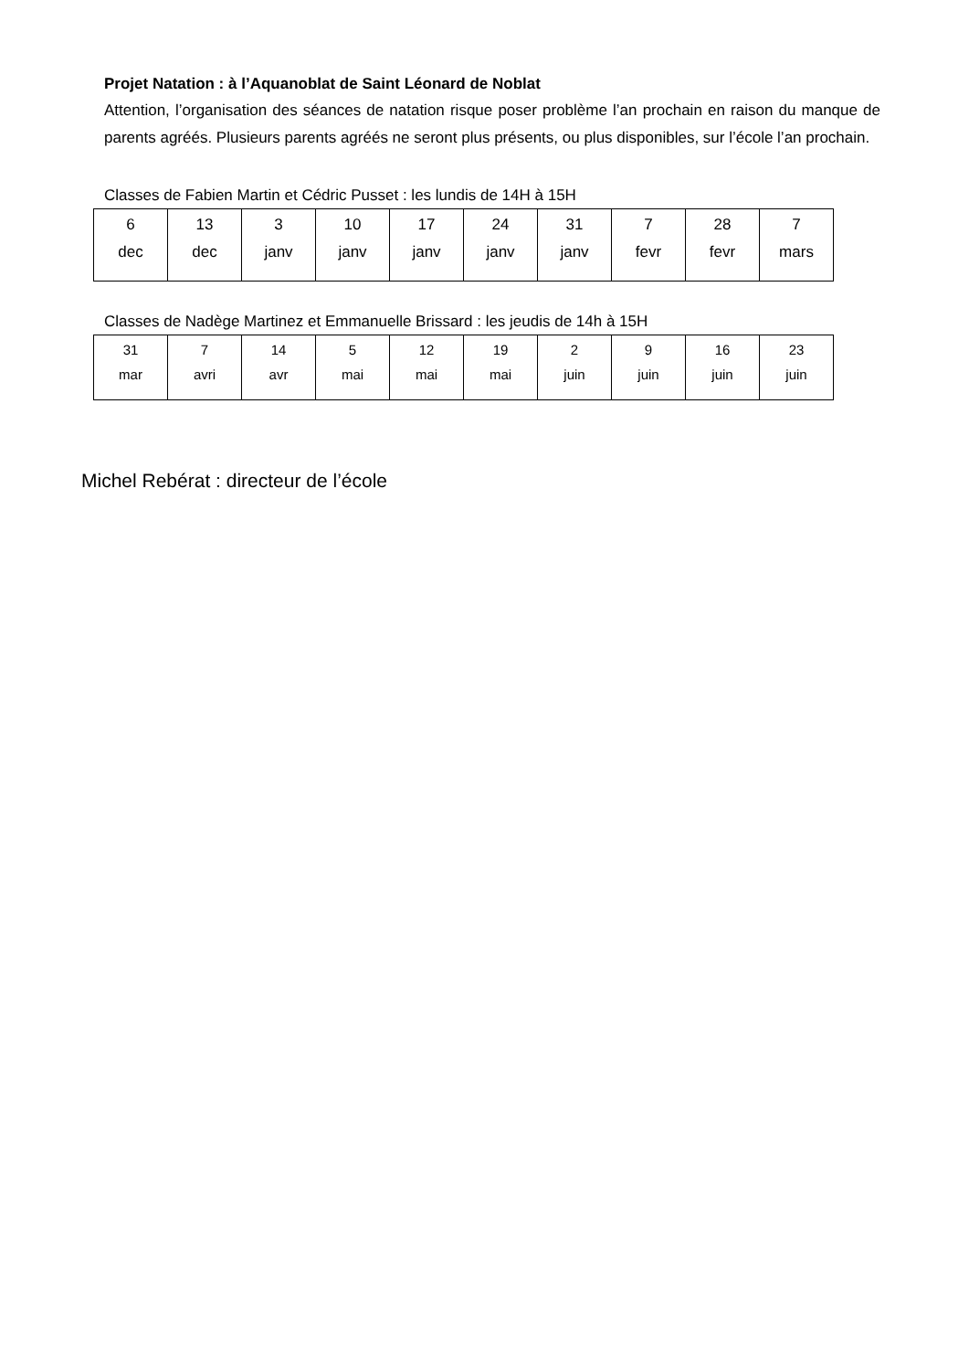Projet Natation : à l’Aquanoblat de Saint Léonard de Noblat
Attention, l’organisation des séances de natation risque poser problème l’an prochain en raison du manque de parents agréés. Plusieurs parents agréés ne seront plus présents, ou plus disponibles, sur l’école l’an prochain.
Classes de Fabien Martin et Cédric Pusset : les lundis de 14H à 15H
| 6 dec | 13 dec | 3 janv | 10 janv | 17 janv | 24 janv | 31 janv | 7 fevr | 28 fevr | 7 mars |
Classes de Nadège Martinez et Emmanuelle Brissard : les jeudis de 14h à 15H
| 31 mar | 7 avri | 14 avr | 5 mai | 12 mai | 19 mai | 2 juin | 9 juin | 16 juin | 23 juin |
Michel Rebérat : directeur de l’école